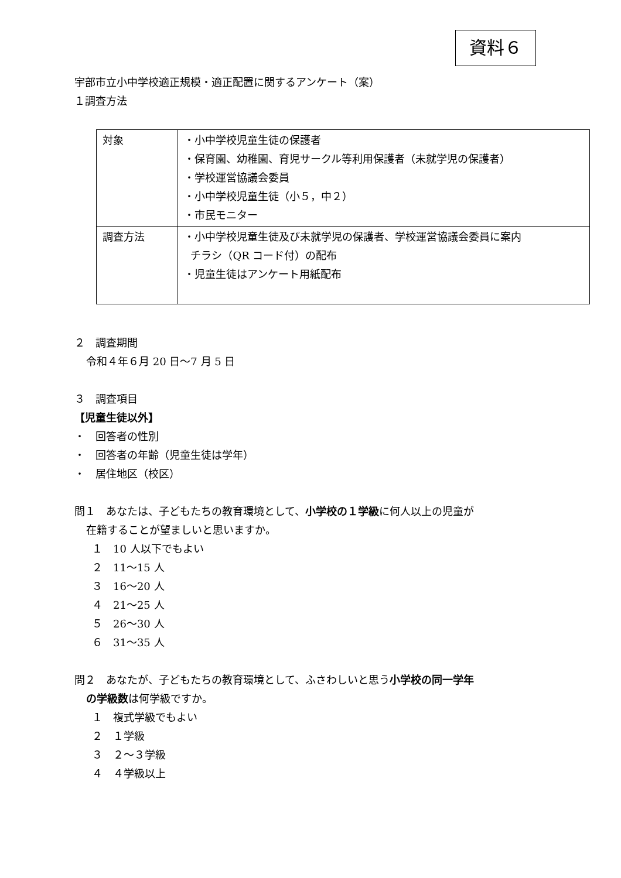資料６
宇部市立小中学校適正規模・適正配置に関するアンケート（案）
１調査方法
| 対象 | ・小中学校児童生徒の保護者 ・保育園、幼稚園、育児サークル等利用保護者（未就学児の保護者） ・学校運営協議会委員 ・小中学校児童生徒（小５，中２） ・市民モニター |
| 調査方法 | ・小中学校児童生徒及び未就学児の保護者、学校運営協議会委員に案内 チラシ（QR コード付）の配布 ・児童生徒はアンケート用紙配布 |
２　調査期間
令和４年６月 20 日～7 月 5 日
３　調査項目
【児童生徒以外】
・　回答者の性別
・　回答者の年齢（児童生徒は学年）
・　居住地区（校区）
問１　あなたは、子どもたちの教育環境として、小学校の１学級に何人以上の児童が
在籍することが望ましいと思いますか。
１　10 人以下でもよい
２　11～15 人
３　16～20 人
４　21～25 人
５　26～30 人
６　31～35 人
問２　あなたが、子どもたちの教育環境として、ふさわしいと思う小学校の同一学年
の学級数は何学級ですか。
１　複式学級でもよい
２　１学級
３　２～３学級
４　４学級以上